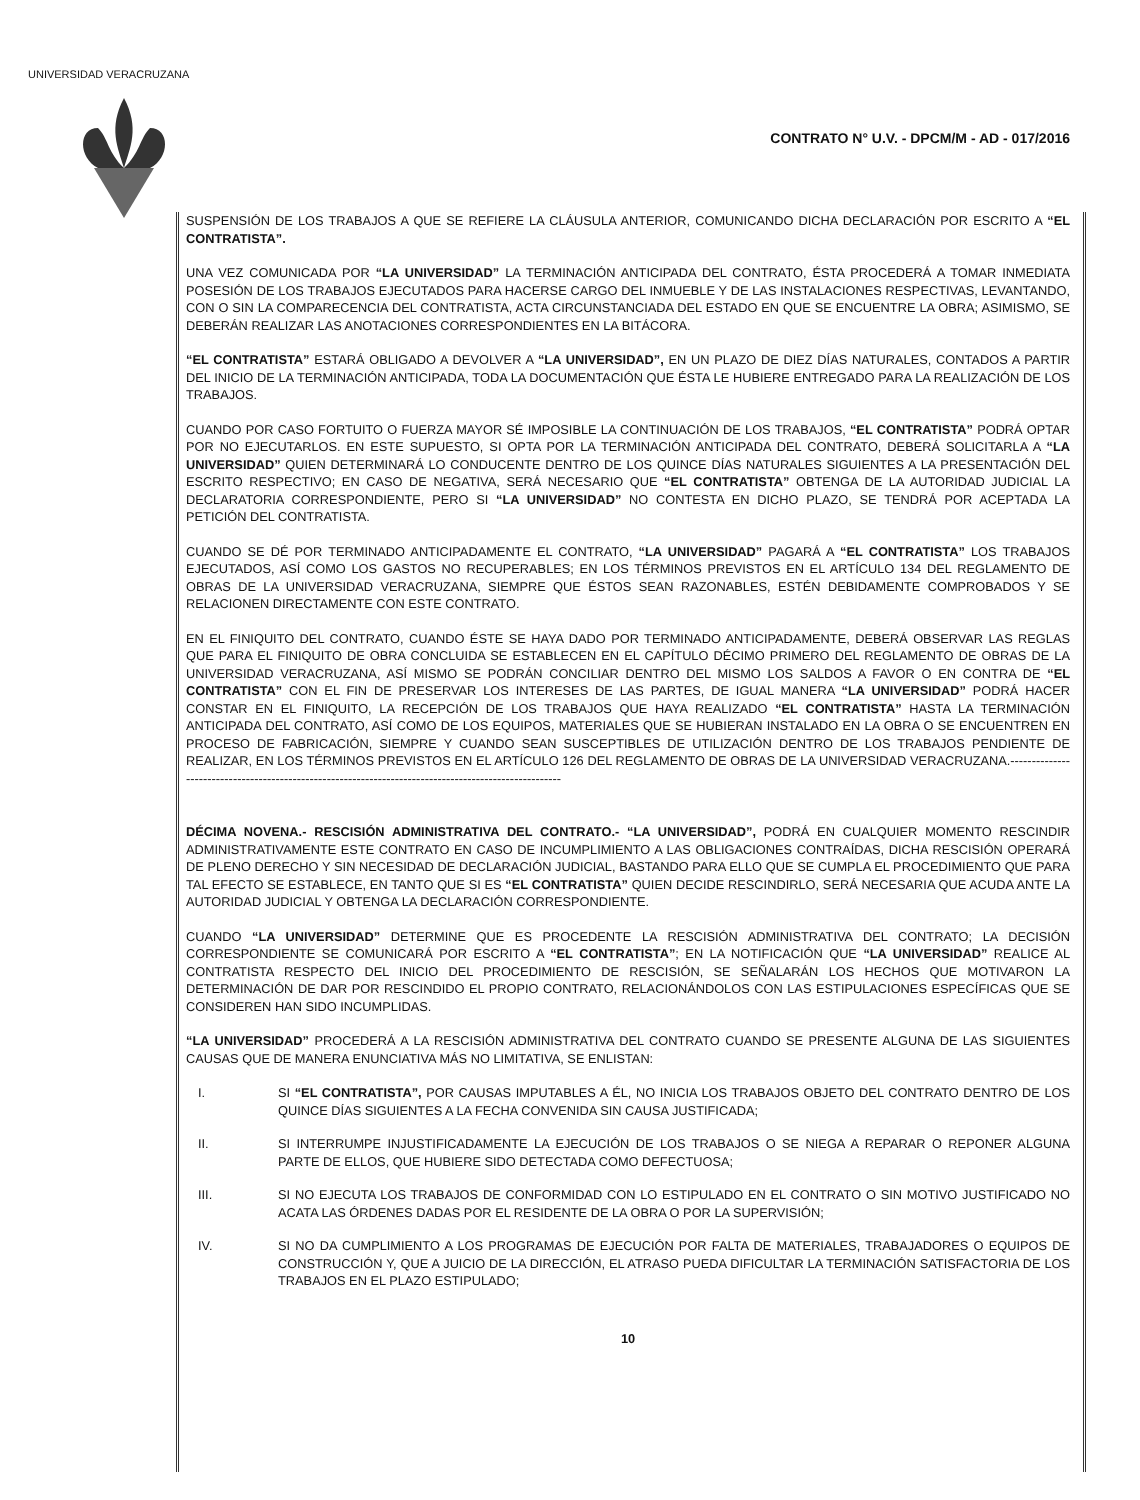UNIVERSIDAD VERACRUZANA
CONTRATO N° U.V. - DPCM/M - AD - 017/2016
SUSPENSIÓN DE LOS TRABAJOS A QUE SE REFIERE LA CLÁUSULA ANTERIOR, COMUNICANDO DICHA DECLARACIÓN POR ESCRITO A “EL CONTRATISTA”.
UNA VEZ COMUNICADA POR “LA UNIVERSIDAD” LA TERMINACIÓN ANTICIPADA DEL CONTRATO, ÉSTA PROCEDERÁ A TOMAR INMEDIATA POSESIÓN DE LOS TRABAJOS EJECUTADOS PARA HACERSE CARGO DEL INMUEBLE Y DE LAS INSTALACIONES RESPECTIVAS, LEVANTANDO, CON O SIN LA COMPARECENCIA DEL CONTRATISTA, ACTA CIRCUNSTANCIADA DEL ESTADO EN QUE SE ENCUENTRE LA OBRA; ASIMISMO, SE DEBERÁN REALIZAR LAS ANOTACIONES CORRESPONDIENTES EN LA BITÁCORA.
“EL CONTRATISTA” ESTARÁ OBLIGADO A DEVOLVER A “LA UNIVERSIDAD”, EN UN PLAZO DE DIEZ DÍAS NATURALES, CONTADOS A PARTIR DEL INICIO DE LA TERMINACIÓN ANTICIPADA, TODA LA DOCUMENTACIÓN QUE ÉSTA LE HUBIERE ENTREGADO PARA LA REALIZACIÓN DE LOS TRABAJOS.
CUANDO POR CASO FORTUITO O FUERZA MAYOR SÉ IMPOSIBLE LA CONTINUACIÓN DE LOS TRABAJOS, “EL CONTRATISTA” PODRÁ OPTAR POR NO EJECUTARLOS. EN ESTE SUPUESTO, SI OPTA POR LA TERMINACIÓN ANTICIPADA DEL CONTRATO, DEBERÁ SOLICITARLA A “LA UNIVERSIDAD” QUIEN DETERMINARÁ LO CONDUCENTE DENTRO DE LOS QUINCE DÍAS NATURALES SIGUIENTES A LA PRESENTACIÓN DEL ESCRITO RESPECTIVO; EN CASO DE NEGATIVA, SERÁ NECESARIO QUE “EL CONTRATISTA” OBTENGA DE LA AUTORIDAD JUDICIAL LA DECLARATORIA CORRESPONDIENTE, PERO SI “LA UNIVERSIDAD” NO CONTESTA EN DICHO PLAZO, SE TENDRÁ POR ACEPTADA LA PETICIÓN DEL CONTRATISTA.
CUANDO SE DÉ POR TERMINADO ANTICIPADAMENTE EL CONTRATO, “LA UNIVERSIDAD” PAGARÁ A “EL CONTRATISTA” LOS TRABAJOS EJECUTADOS, ASÍ COMO LOS GASTOS NO RECUPERABLES; EN LOS TÉRMINOS PREVISTOS EN EL ARTÍCULO 134 DEL REGLAMENTO DE OBRAS DE LA UNIVERSIDAD VERACRUZANA, SIEMPRE QUE ÉSTOS SEAN RAZONABLES, ESTÉN DEBIDAMENTE COMPROBADOS Y SE RELACIONEN DIRECTAMENTE CON ESTE CONTRATO.
EN EL FINIQUITO DEL CONTRATO, CUANDO ÉSTE SE HAYA DADO POR TERMINADO ANTICIPADAMENTE, DEBERÁ OBSERVAR LAS REGLAS QUE PARA EL FINIQUITO DE OBRA CONCLUIDA SE ESTABLECEN EN EL CAPÍTULO DÉCIMO PRIMERO DEL REGLAMENTO DE OBRAS DE LA UNIVERSIDAD VERACRUZANA, ASÍ MISMO SE PODRÁN CONCILIAR DENTRO DEL MISMO LOS SALDOS A FAVOR O EN CONTRA DE “EL CONTRATISTA” CON EL FIN DE PRESERVAR LOS INTERESES DE LAS PARTES, DE IGUAL MANERA “LA UNIVERSIDAD” PODRÁ HACER CONSTAR EN EL FINIQUITO, LA RECEPCIÓN DE LOS TRABAJOS QUE HAYA REALIZADO “EL CONTRATISTA” HASTA LA TERMINACIÓN ANTICIPADA DEL CONTRATO, ASÍ COMO DE LOS EQUIPOS, MATERIALES QUE SE HUBIERAN INSTALADO EN LA OBRA O SE ENCUENTREN EN PROCESO DE FABRICACIÓN, SIEMPRE Y CUANDO SEAN SUSCEPTIBLES DE UTILIZACIÓN DENTRO DE LOS TRABAJOS PENDIENTE DE REALIZAR, EN LOS TÉRMINOS PREVISTOS EN EL ARTÍCULO 126 DEL REGLAMENTO DE OBRAS DE LA UNIVERSIDAD VERACRUZANA.------------------------------------------------------------------------------------------------------
DÉCIMA NOVENA.- RESCISIÓN ADMINISTRATIVA DEL CONTRATO.- “LA UNIVERSIDAD”, PODRÁ EN CUALQUIER MOMENTO RESCINDIR ADMINISTRATIVAMENTE ESTE CONTRATO EN CASO DE INCUMPLIMIENTO A LAS OBLIGACIONES CONTRAÍDAS, DICHA RESCISIÓN OPERARÁ DE PLENO DERECHO Y SIN NECESIDAD DE DECLARACIÓN JUDICIAL, BASTANDO PARA ELLO QUE SE CUMPLA EL PROCEDIMIENTO QUE PARA TAL EFECTO SE ESTABLECE, EN TANTO QUE SI ES “EL CONTRATISTA” QUIEN DECIDE RESCINDIRLO, SERÁ NECESARIA QUE ACUDA ANTE LA AUTORIDAD JUDICIAL Y OBTENGA LA DECLARACIÓN CORRESPONDIENTE.
CUANDO “LA UNIVERSIDAD” DETERMINE QUE ES PROCEDENTE LA RESCISIÓN ADMINISTRATIVA DEL CONTRATO; LA DECISIÓN CORRESPONDIENTE SE COMUNICARÁ POR ESCRITO A “EL CONTRATISTA”; EN LA NOTIFICACIÓN QUE “LA UNIVERSIDAD” REALICE AL CONTRATISTA RESPECTO DEL INICIO DEL PROCEDIMIENTO DE RESCISIÓN, SE SEÑALARÁN LOS HECHOS QUE MOTIVARON LA DETERMINACIÓN DE DAR POR RESCINDIDO EL PROPIO CONTRATO, RELACIONÁNDOLOS CON LAS ESTIPULACIONES ESPECÍFICAS QUE SE CONSIDEREN HAN SIDO INCUMPLIDAS.
“LA UNIVERSIDAD” PROCEDERÁ A LA RESCISIÓN ADMINISTRATIVA DEL CONTRATO CUANDO SE PRESENTE ALGUNA DE LAS SIGUIENTES CAUSAS QUE DE MANERA ENUNCIATIVA MÁS NO LIMITATIVA, SE ENLISTAN:
I. SI “EL CONTRATISTA”, POR CAUSAS IMPUTABLES A ÉL, NO INICIA LOS TRABAJOS OBJETO DEL CONTRATO DENTRO DE LOS QUINCE DÍAS SIGUIENTES A LA FECHA CONVENIDA SIN CAUSA JUSTIFICADA;
II. SI INTERRUMPE INJUSTIFICADAMENTE LA EJECUCIÓN DE LOS TRABAJOS O SE NIEGA A REPARAR O REPONER ALGUNA PARTE DE ELLOS, QUE HUBIERE SIDO DETECTADA COMO DEFECTUOSA;
III. SI NO EJECUTA LOS TRABAJOS DE CONFORMIDAD CON LO ESTIPULADO EN EL CONTRATO O SIN MOTIVO JUSTIFICADO NO ACATA LAS ÓRDENES DADAS POR EL RESIDENTE DE LA OBRA O POR LA SUPERVISIÓN;
IV. SI NO DA CUMPLIMIENTO A LOS PROGRAMAS DE EJECUCIÓN POR FALTA DE MATERIALES, TRABAJADORES O EQUIPOS DE CONSTRUCCIÓN Y, QUE A JUICIO DE LA DIRECCIÓN, EL ATRASO PUEDA DIFICULTAR LA TERMINACIÓN SATISFACTORIA DE LOS TRABAJOS EN EL PLAZO ESTIPULADO;
10